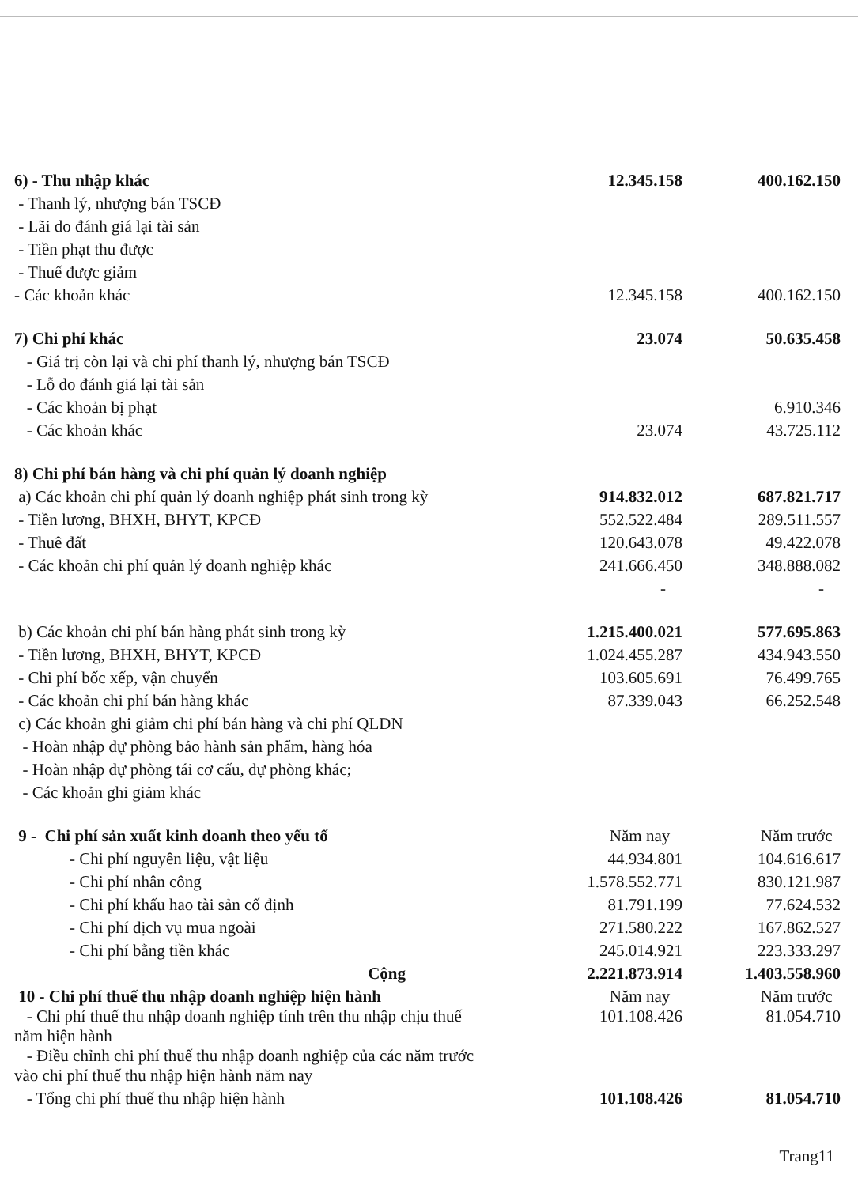| 6) - Thu nhập khác | 12.345.158 | 400.162.150 |
| - Thanh lý, nhượng bán TSCĐ | | |
| - Lãi do đánh giá lại tài sản | | |
| - Tiền phạt thu được | | |
| - Thuế được giảm | | |
| - Các khoản khác | 12.345.158 | 400.162.150 |
| 7) Chi phí khác | 23.074 | 50.635.458 |
| - Giá trị còn lại và chi phí thanh lý, nhượng bán TSCĐ | | |
| - Lỗ do đánh giá lại tài sản | | |
| - Các khoản bị phạt | | 6.910.346 |
| - Các khoản khác | 23.074 | 43.725.112 |
| 8) Chi phí bán hàng và chi phí quản lý doanh nghiệp | | |
| a) Các khoản chi phí quản lý doanh nghiệp phát sinh trong kỳ | 914.832.012 | 687.821.717 |
| - Tiền lương, BHXH, BHYT, KPCĐ | 552.522.484 | 289.511.557 |
| - Thuê đất | 120.643.078 | 49.422.078 |
| - Các khoản chi phí quản lý doanh nghiệp khác | 241.666.450 | 348.888.082 |
| | - | - |
| b) Các khoản chi phí bán hàng phát sinh trong kỳ | 1.215.400.021 | 577.695.863 |
| - Tiền lương, BHXH, BHYT, KPCĐ | 1.024.455.287 | 434.943.550 |
| - Chi phí bốc xếp, vận chuyển | 103.605.691 | 76.499.765 |
| - Các khoản chi phí bán hàng khác | 87.339.043 | 66.252.548 |
| c) Các khoản ghi giảm chi phí bán hàng và chi phí QLDN | | |
| - Hoàn nhập dự phòng bảo hành sản phẩm, hàng hóa | | |
| - Hoàn nhập dự phòng tái cơ cấu, dự phòng khác; | | |
| - Các khoản ghi giảm khác | | |
| 9 - Chi phí sản xuất kinh doanh theo yếu tố | Năm nay | Năm trước |
| - Chi phí nguyên liệu, vật liệu | 44.934.801 | 104.616.617 |
| - Chi phí nhân công | 1.578.552.771 | 830.121.987 |
| - Chi phí khấu hao tài sản cố định | 81.791.199 | 77.624.532 |
| - Chi phí dịch vụ mua ngoài | 271.580.222 | 167.862.527 |
| - Chi phí bằng tiền khác | 245.014.921 | 223.333.297 |
| Cộng | 2.221.873.914 | 1.403.558.960 |
| 10 - Chi phí thuế thu nhập doanh nghiệp hiện hành | Năm nay | Năm trước |
| - Chi phí thuế thu nhập doanh nghiệp tính trên thu nhập chịu thuế năm hiện hành | 101.108.426 | 81.054.710 |
| - Điều chỉnh chi phí thuế thu nhập doanh nghiệp của các năm trước vào chi phí thuế thu nhập hiện hành năm nay | | |
| - Tổng chi phí thuế thu nhập hiện hành | 101.108.426 | 81.054.710 |
Trang11